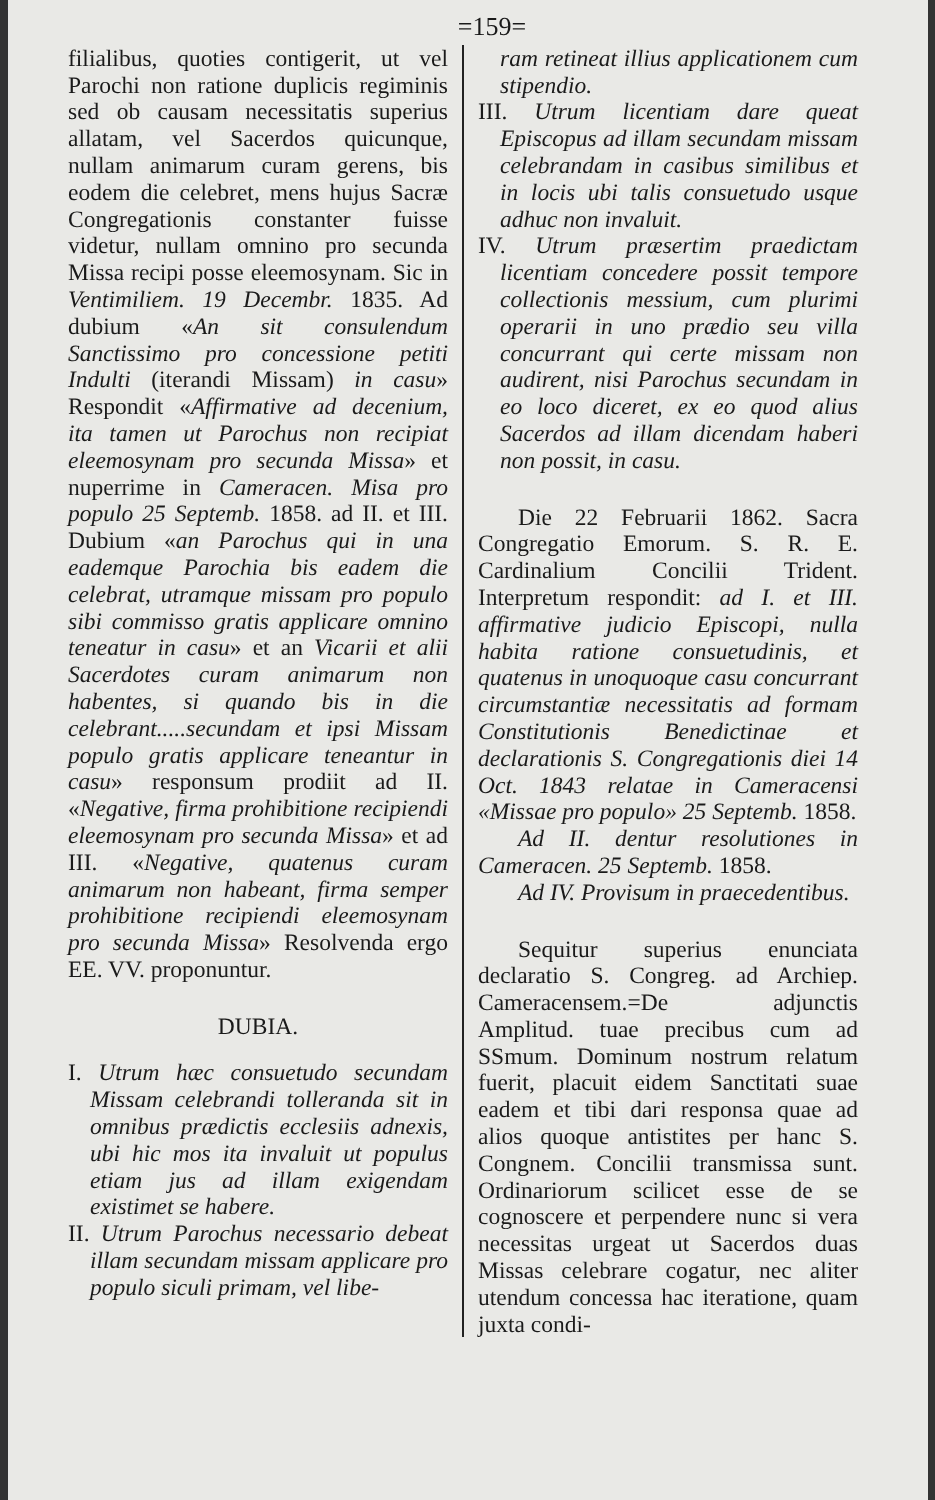=159=
filialibus, quoties contigerit, ut vel Parochi non ratione duplicis regiminis sed ob causam necessitatis superius allatam, vel Sacerdos quicunque, nullam animarum curam gerens, bis eodem die celebret, mens hujus Sacræ Congregationis constanter fuisse videtur, nullam omnino pro secunda Missa recipi posse eleemosynam. Sic in Ventimiliem. 19 Decembr. 1835. Ad dubium «An sit consulendum Sanctissimo pro concessione petiti Indulti (iterandi Missam) in casu» Respondit «Affirmative ad decenium, ita tamen ut Parochus non recipiat eleemosynam pro secunda Missa» et nuperrime in Cameracen. Misa pro populo 25 Septemb. 1858. ad II. et III. Dubium «an Parochus qui in una eademque Parochia bis eadem die celebrat, utramque missam pro populo sibi commisso gratis applicare omnino teneatur in casu» et an Vicarii et alii Sacerdotes curam animarum non habentes, si quando bis in die celebrant.....secundam et ipsi Missam populo gratis applicare teneantur in casu» responsum prodiit ad II. «Negative, firma prohibitione recipiendi eleemosynam pro secunda Missa» et ad III. «Negative, quatenus curam animarum non habeant, firma semper prohibitione recipiendi eleemosynam pro secunda Missa» Resolvenda ergo EE. VV. proponuntur.
DUBIA.
I. Utrum hæc consuetudo secundam Missam celebrandi tolleranda sit in omnibus prædictis ecclesiis adnexis, ubi hic mos ita invaluit ut populus etiam jus ad illam exigendam existimet se habere.
II. Utrum Parochus necessario debeat illam secundam missam applicare pro populo siculi primam, vel libe-
ram retineat illius applicationem cum stipendio.
III. Utrum licentiam dare queat Episcopus ad illam secundam missam celebrandam in casibus similibus et in locis ubi talis consuetudo usque adhuc non invaluit.
IV. Utrum præsertim praedictam licentiam concedere possit tempore collectionis messium, cum plurimi operarii in uno prædio seu villa concurrant qui certe missam non audirent, nisi Parochus secundam in eo loco diceret, ex eo quod alius Sacerdos ad illam dicendam haberi non possit, in casu.
Die 22 Februarii 1862. Sacra Congregatio Emorum. S. R. E. Cardinalium Concilii Trident. Interpretum respondit: ad I. et III. affirmative judicio Episcopi, nulla habita ratione consuetudinis, et quatenus in unoquoque casu concurrant circumstantiæ necessitatis ad formam Constitutionis Benedictinae et declarationis S. Congregationis diei 14 Oct. 1843 relatae in Cameracensi «Missae pro populo» 25 Septemb. 1858.
Ad II. dentur resolutiones in Cameracen. 25 Septemb. 1858.
Ad IV. Provisum in praecedentibus.
Sequitur superius enunciata declaratio S. Congreg. ad Archiep. Cameracensem.=De adjunctis Amplitud. tuae precibus cum ad SSmum. Dominum nostrum relatum fuerit, placuit eidem Sanctitati suae eadem et tibi dari responsa quae ad alios quoque antistites per hanc S. Congnem. Concilii transmissa sunt. Ordinariorum scilicet esse de se cognoscere et perpendere nunc si vera necessitas urgeat ut Sacerdos duas Missas celebrare cogatur, nec aliter utendum concessa hac iteratione, quam juxta condi-